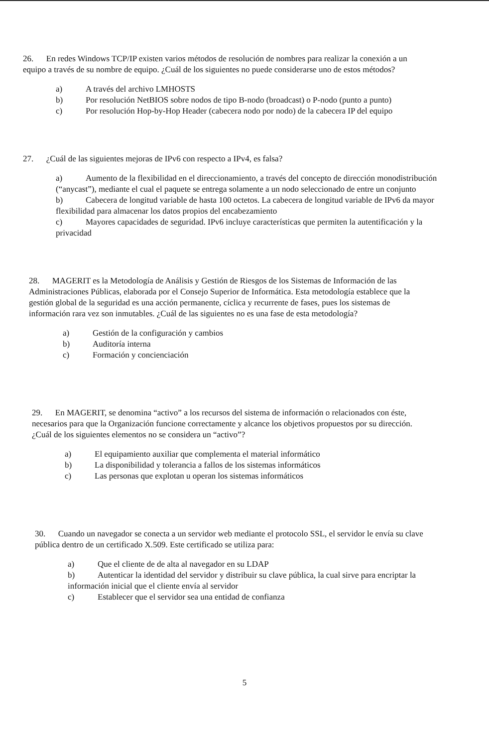26. En redes Windows TCP/IP existen varios métodos de resolución de nombres para realizar la conexión a un equipo a través de su nombre de equipo. ¿Cuál de los siguientes no puede considerarse uno de estos métodos?
a) A través del archivo LMHOSTS
b) Por resolución NetBIOS sobre nodos de tipo B-nodo (broadcast) o P-nodo (punto a punto)
c) Por resolución Hop-by-Hop Header (cabecera nodo por nodo) de la cabecera IP del equipo
27. ¿Cuál de las siguientes mejoras de IPv6 con respecto a IPv4, es falsa?
a) Aumento de la flexibilidad en el direccionamiento, a través del concepto de dirección monodistribución (“anycast”), mediante el cual el paquete se entrega solamente a un nodo seleccionado de entre un conjunto
b) Cabecera de longitud variable de hasta 100 octetos. La cabecera de longitud variable de IPv6 da mayor flexibilidad para almacenar los datos propios del encabezamiento
c) Mayores capacidades de seguridad. IPv6 incluye características que permiten la autentificación y la privacidad
28. MAGERIT es la Metodología de Análisis y Gestión de Riesgos de los Sistemas de Información de las Administraciones Públicas, elaborada por el Consejo Superior de Informática. Esta metodología establece que la gestión global de la seguridad es una acción permanente, cíclica y recurrente de fases, pues los sistemas de información rara vez son inmutables. ¿Cuál de las siguientes no es una fase de esta metodología?
a) Gestión de la configuración y cambios
b) Auditoría interna
c) Formación y concienciación
29. En MAGERIT, se denomina “activo” a los recursos del sistema de información o relacionados con éste, necesarios para que la Organización funcione correctamente y alcance los objetivos propuestos por su dirección. ¿Cuál de los siguientes elementos no se considera un “activo”?
a) El equipamiento auxiliar que complementa el material informático
b) La disponibilidad y tolerancia a fallos de los sistemas informáticos
c) Las personas que explotan u operan los sistemas informáticos
30. Cuando un navegador se conecta a un servidor web mediante el protocolo SSL, el servidor le envía su clave pública dentro de un certificado X.509. Este certificado se utiliza para:
a) Que el cliente de de alta al navegador en su LDAP
b) Autenticar la identidad del servidor y distribuir su clave pública, la cual sirve para encriptar la información inicial que el cliente envía al servidor
c) Establecer que el servidor sea una entidad de confianza
5